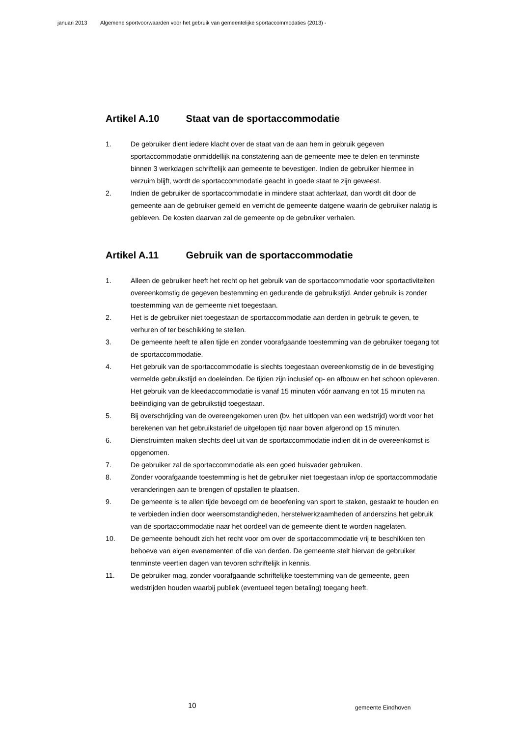januari 2013 Algemene sportvoorwaarden voor het gebruik van gemeentelijke sportaccommodaties (2013) -
Artikel A.10 Staat van de sportaccommodatie
1. De gebruiker dient iedere klacht over de staat van de aan hem in gebruik gegeven sportaccommodatie onmiddellijk na constatering aan de gemeente mee te delen en tenminste binnen 3 werkdagen schriftelijk aan gemeente te bevestigen. Indien de gebruiker hiermee in verzuim blijft, wordt de sportaccommodatie geacht in goede staat te zijn geweest.
2. Indien de gebruiker de sportaccommodatie in mindere staat achterlaat, dan wordt dit door de gemeente aan de gebruiker gemeld en verricht de gemeente datgene waarin de gebruiker nalatig is gebleven. De kosten daarvan zal de gemeente op de gebruiker verhalen.
Artikel A.11 Gebruik van de sportaccommodatie
1. Alleen de gebruiker heeft het recht op het gebruik van de sportaccommodatie voor sportactiviteiten overeenkomstig de gegeven bestemming en gedurende de gebruikstijd. Ander gebruik is zonder toestemming van de gemeente niet toegestaan.
2. Het is de gebruiker niet toegestaan de sportaccommodatie aan derden in gebruik te geven, te verhuren of ter beschikking te stellen.
3. De gemeente heeft te allen tijde en zonder voorafgaande toestemming van de gebruiker toegang tot de sportaccommodatie.
4. Het gebruik van de sportaccommodatie is slechts toegestaan overeenkomstig de in de bevestiging vermelde gebruikstijd en doeleinden. De tijden zijn inclusief op- en afbouw en het schoon opleveren. Het gebruik van de kleedaccommodatie is vanaf 15 minuten vóór aanvang en tot 15 minuten na beëindiging van de gebruikstijd toegestaan.
5. Bij overschrijding van de overeengekomen uren (bv. het uitlopen van een wedstrijd) wordt voor het berekenen van het gebruikstarief de uitgelopen tijd naar boven afgerond op 15 minuten.
6. Dienstruimten maken slechts deel uit van de sportaccommodatie indien dit in de overeenkomst is opgenomen.
7. De gebruiker zal de sportaccommodatie als een goed huisvader gebruiken.
8. Zonder voorafgaande toestemming is het de gebruiker niet toegestaan in/op de sportaccommodatie veranderingen aan te brengen of opstallen te plaatsen.
9. De gemeente is te allen tijde bevoegd om de beoefening van sport te staken, gestaakt te houden en te verbieden indien door weersomstandigheden, herstelwerkzaamheden of anderszins het gebruik van de sportaccommodatie naar het oordeel van de gemeente dient te worden nagelaten.
10. De gemeente behoudt zich het recht voor om over de sportaccommodatie vrij te beschikken ten behoeve van eigen evenementen of die van derden. De gemeente stelt hiervan de gebruiker tenminste veertien dagen van tevoren schriftelijk in kennis.
11. De gebruiker mag, zonder voorafgaande schriftelijke toestemming van de gemeente, geen wedstrijden houden waarbij publiek (eventueel tegen betaling) toegang heeft.
10 gemeente Eindhoven